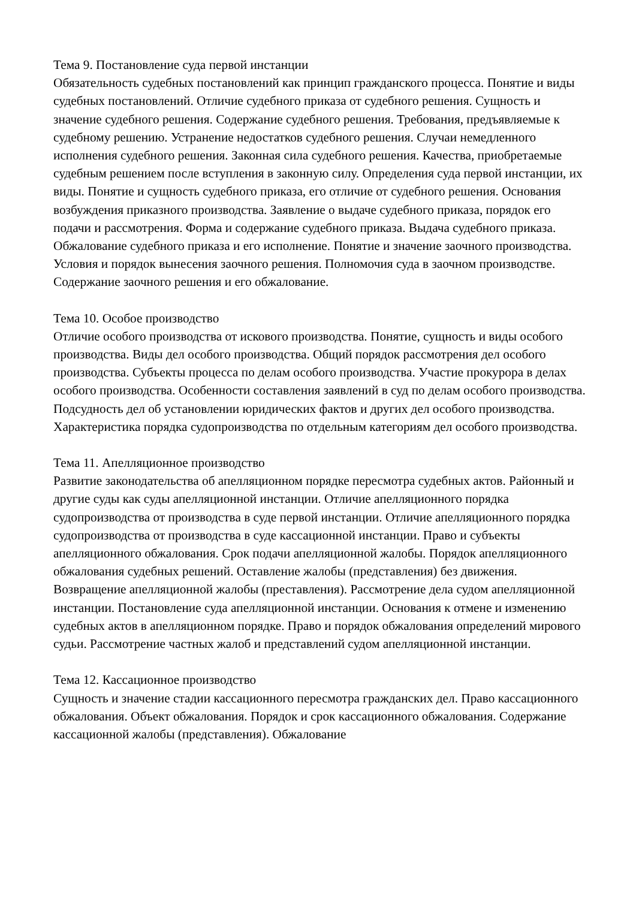Тема 9. Постановление суда первой инстанции
Обязательность судебных постановлений как принцип гражданского процесса. Понятие и виды судебных постановлений. Отличие судебного приказа от судебного решения. Сущность и значение судебного решения. Содержание судебного решения. Требования, предъявляемые к судебному решению. Устранение недостатков судебного решения. Случаи немедленного исполнения судебного решения. Законная сила судебного решения. Качества, приобретаемые судебным решением после вступления в законную силу. Определения суда первой инстанции, их виды. Понятие и сущность судебного приказа, его отличие от судебного решения. Основания возбуждения приказного производства. Заявление о выдаче судебного приказа, порядок его подачи и рассмотрения. Форма и содержание судебного приказа. Выдача судебного приказа. Обжалование судебного приказа и его исполнение. Понятие и значение заочного производства. Условия и порядок вынесения заочного решения. Полномочия суда в заочном производстве. Содержание заочного решения и его обжалование.
Тема 10. Особое производство
Отличие особого производства от искового производства. Понятие, сущность и виды особого производства. Виды дел особого производства. Общий порядок рассмотрения дел особого производства. Субъекты процесса по делам особого производства. Участие прокурора в делах особого производства. Особенности составления заявлений в суд по делам особого производства. Подсудность дел об установлении юридических фактов и других дел особого производства. Характеристика порядка судопроизводства по отдельным категориям дел особого производства.
Тема 11. Апелляционное производство
Развитие законодательства об апелляционном порядке пересмотра судебных актов. Районный и другие суды как суды апелляционной инстанции. Отличие апелляционного порядка судопроизводства от производства в суде первой инстанции. Отличие апелляционного порядка судопроизводства от производства в суде кассационной инстанции. Право и субъекты апелляционного обжалования. Срок подачи апелляционной жалобы. Порядок апелляционного обжалования судебных решений. Оставление жалобы (представления) без движения. Возвращение апелляционной жалобы (преставления). Рассмотрение дела судом апелляционной инстанции. Постановление суда апелляционной инстанции. Основания к отмене и изменению судебных актов в апелляционном порядке. Право и порядок обжалования определений мирового судьи. Рассмотрение частных жалоб и представлений судом апелляционной инстанции.
Тема 12. Кассационное производство
Сущность и значение стадии кассационного пересмотра гражданских дел. Право кассационного обжалования. Объект обжалования. Порядок и срок кассационного обжалования. Содержание кассационной жалобы (представления). Обжалование